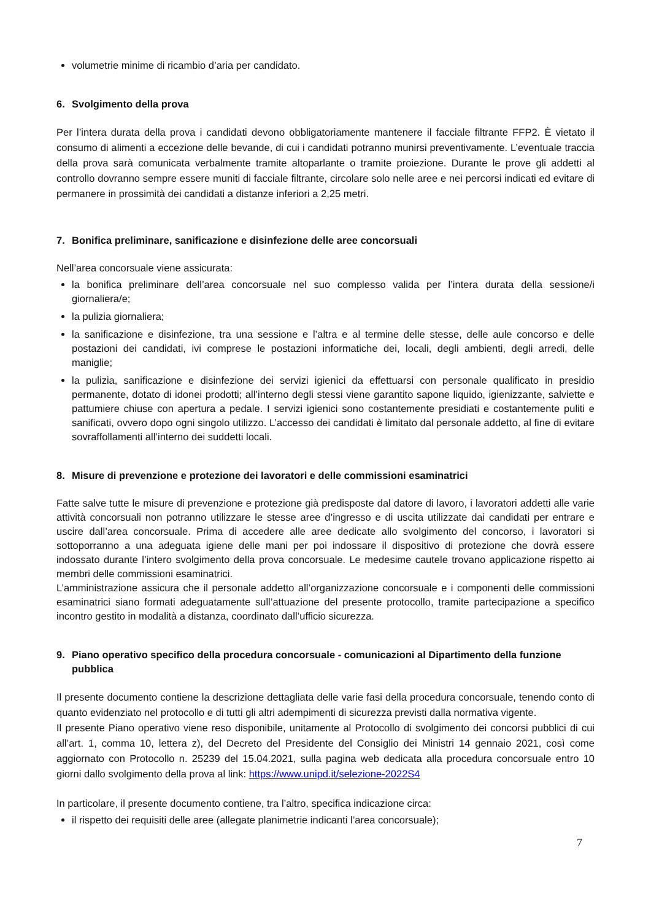volumetrie minime di ricambio d’aria per candidato.
6. Svolgimento della prova
Per l’intera durata della prova i candidati devono obbligatoriamente mantenere il facciale filtrante FFP2. È vietato il consumo di alimenti a eccezione delle bevande, di cui i candidati potranno munirsi preventivamente. L’eventuale traccia della prova sarà comunicata verbalmente tramite altoparlante o tramite proiezione. Durante le prove gli addetti al controllo dovranno sempre essere muniti di facciale filtrante, circolare solo nelle aree e nei percorsi indicati ed evitare di permanere in prossimità dei candidati a distanze inferiori a 2,25 metri.
7. Bonifica preliminare, sanificazione e disinfezione delle aree concorsuali
Nell’area concorsuale viene assicurata:
la bonifica preliminare dell’area concorsuale nel suo complesso valida per l’intera durata della sessione/i giornaliera/e;
la pulizia giornaliera;
la sanificazione e disinfezione, tra una sessione e l’altra e al termine delle stesse, delle aule concorso e delle postazioni dei candidati, ivi comprese le postazioni informatiche dei, locali, degli ambienti, degli arredi, delle maniglie;
la pulizia, sanificazione e disinfezione dei servizi igienici da effettuarsi con personale qualificato in presidio permanente, dotato di idonei prodotti; all’interno degli stessi viene garantito sapone liquido, igienizzante, salviette e pattumiere chiuse con apertura a pedale. I servizi igienici sono costantemente presidiati e costantemente puliti e sanificati, ovvero dopo ogni singolo utilizzo. L’accesso dei candidati è limitato dal personale addetto, al fine di evitare sovraffollamenti all’interno dei suddetti locali.
8. Misure di prevenzione e protezione dei lavoratori e delle commissioni esaminatrici
Fatte salve tutte le misure di prevenzione e protezione già predisposte dal datore di lavoro, i lavoratori addetti alle varie attività concorsuali non potranno utilizzare le stesse aree d’ingresso e di uscita utilizzate dai candidati per entrare e uscire dall’area concorsuale. Prima di accedere alle aree dedicate allo svolgimento del concorso, i lavoratori si sottoporranno a una adeguata igiene delle mani per poi indossare il dispositivo di protezione che dovrà essere indossato durante l’intero svolgimento della prova concorsuale. Le medesime cautele trovano applicazione rispetto ai membri delle commissioni esaminatrici.
L’amministrazione assicura che il personale addetto all’organizzazione concorsuale e i componenti delle commissioni esaminatrici siano formati adeguatamente sull’attuazione del presente protocollo, tramite partecipazione a specifico incontro gestito in modalità a distanza, coordinato dall’ufficio sicurezza.
9. Piano operativo specifico della procedura concorsuale - comunicazioni al Dipartimento della funzione pubblica
Il presente documento contiene la descrizione dettagliata delle varie fasi della procedura concorsuale, tenendo conto di quanto evidenziato nel protocollo e di tutti gli altri adempimenti di sicurezza previsti dalla normativa vigente.
Il presente Piano operativo viene reso disponibile, unitamente al Protocollo di svolgimento dei concorsi pubblici di cui all’art. 1, comma 10, lettera z), del Decreto del Presidente del Consiglio dei Ministri 14 gennaio 2021, così come aggiornato con Protocollo n. 25239 del 15.04.2021, sulla pagina web dedicata alla procedura concorsuale entro 10 giorni dallo svolgimento della prova al link: https://www.unipd.it/selezione-2022S4
In particolare, il presente documento contiene, tra l’altro, specifica indicazione circa:
il rispetto dei requisiti delle aree (allegate planimetrie indicanti l’area concorsuale);
7